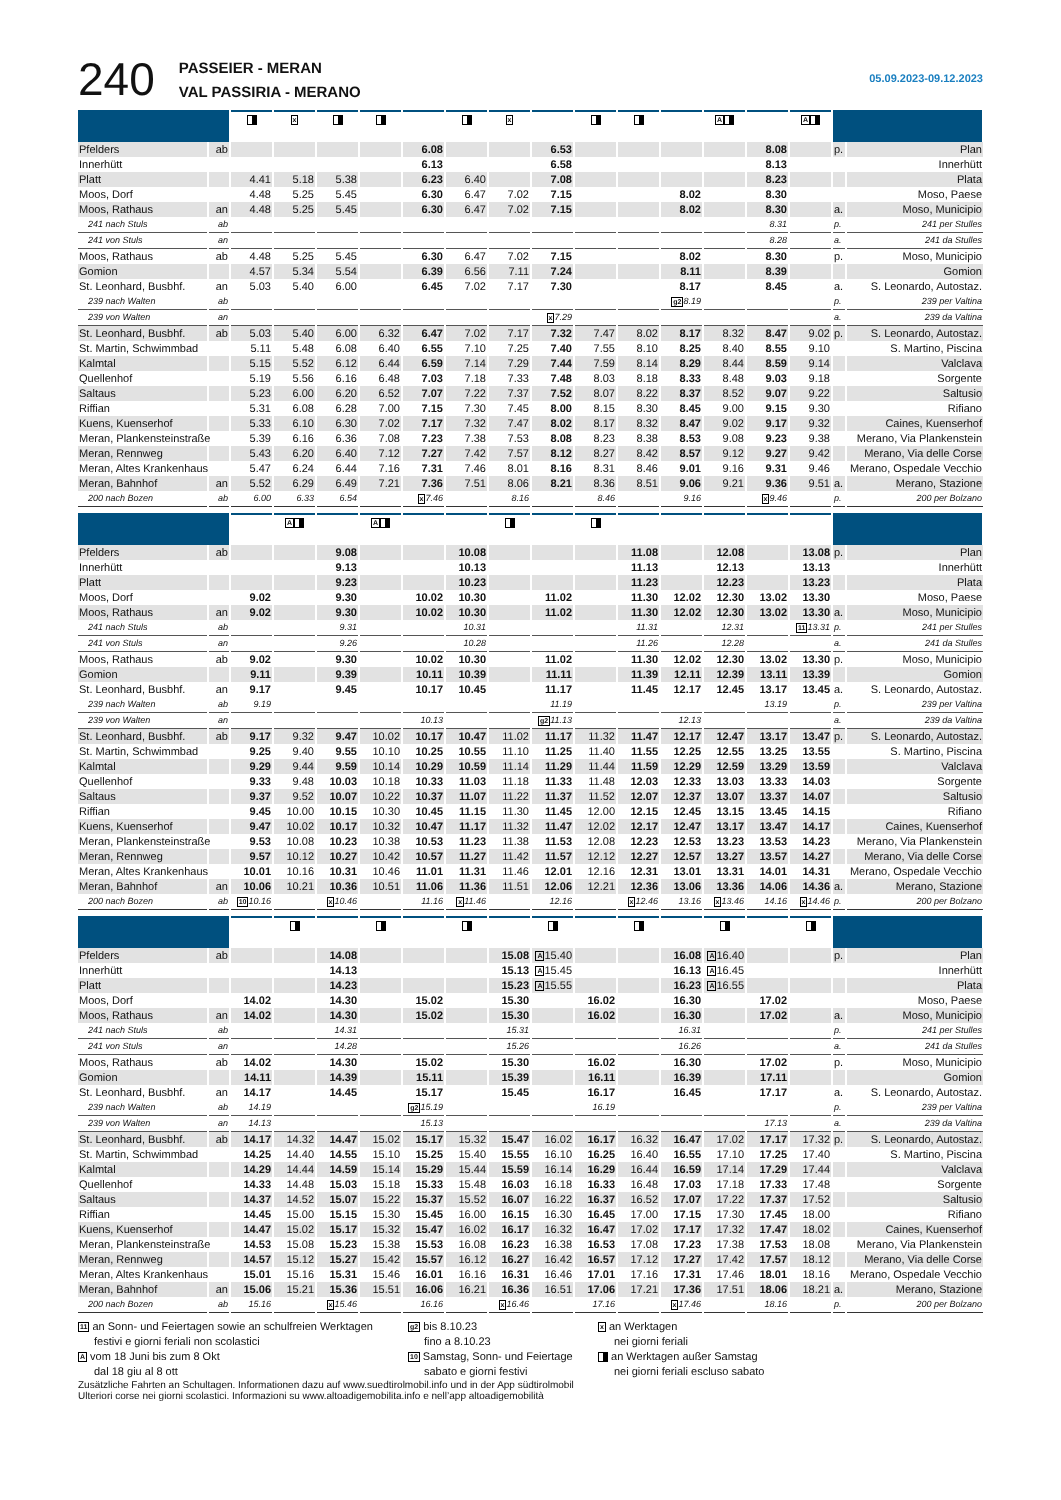240
PASSEIER - MERAN
VAL PASSIRIA - MERANO
05.09.2023-09.12.2023
| | | | x | | | | | x | | | | | A | | A | | |
| Pfelders | ab | | | | | 6.08 | | | 6.53 | | | | | 8.08 | | p. | Plan |
| Innerhütt | | | | | | 6.13 | | | 6.58 | | | | | 8.13 | | | Innerhütt |
| Platt | | 4.41 | 5.18 | 5.38 | | 6.23 | 6.40 | | 7.08 | | | | | 8.23 | | | Plata |
| Moos, Dorf | | 4.48 | 5.25 | 5.45 | | 6.30 | 6.47 | 7.02 | 7.15 | | | 8.02 | | 8.30 | | | Moso, Paese |
| Moos, Rathaus | an | 4.48 | 5.25 | 5.45 | | 6.30 | 6.47 | 7.02 | 7.15 | | | 8.02 | | 8.30 | | a. | Moso, Municipio |
| 241 nach Stuls | ab | | | | | | | | | | | | | 8.31 | | p. | 241 per Stulles |
| 241 von Stuls | an | | | | | | | | | | | | | 8.28 | | a. | 241 da Stulles |
| Moos, Rathaus | ab | 4.48 | 5.25 | 5.45 | | 6.30 | 6.47 | 7.02 | 7.15 | | | 8.02 | | 8.30 | | p. | Moso, Municipio |
| Gomion | | 4.57 | 5.34 | 5.54 | | 6.39 | 6.56 | 7.11 | 7.24 | | | 8.11 | | 8.39 | | | Gomion |
| St. Leonhard, Busbhf. | an | 5.03 | 5.40 | 6.00 | | 6.45 | 7.02 | 7.17 | 7.30 | | | 8.17 | | 8.45 | | a. | S. Leonardo, Autostaz. |
| 239 nach Walten | ab | | | | | | | | | | | g2 8.19 | | | | p. | 239 per Valtina |
| 239 von Walten | an | | | | | | | | x 7.29 | | | | | | | a. | 239 da Valtina |
| St. Leonhard, Busbhf. | ab | 5.03 | 5.40 | 6.00 | 6.32 | 6.47 | 7.02 | 7.17 | 7.32 | 7.47 | 8.02 | 8.17 | 8.32 | 8.47 | 9.02 | p. | S. Leonardo, Autostaz. |
| St. Martin, Schwimmbad | | 5.11 | 5.48 | 6.08 | 6.40 | 6.55 | 7.10 | 7.25 | 7.40 | 7.55 | 8.10 | 8.25 | 8.40 | 8.55 | 9.10 | | S. Martino, Piscina |
| Kalmtal | | 5.15 | 5.52 | 6.12 | 6.44 | 6.59 | 7.14 | 7.29 | 7.44 | 7.59 | 8.14 | 8.29 | 8.44 | 8.59 | 9.14 | | Valclava |
| Quellenhof | | 5.19 | 5.56 | 6.16 | 6.48 | 7.03 | 7.18 | 7.33 | 7.48 | 8.03 | 8.18 | 8.33 | 8.48 | 9.03 | 9.18 | | Sorgente |
| Saltaus | | 5.23 | 6.00 | 6.20 | 6.52 | 7.07 | 7.22 | 7.37 | 7.52 | 8.07 | 8.22 | 8.37 | 8.52 | 9.07 | 9.22 | | Saltusio |
| Riffian | | 5.31 | 6.08 | 6.28 | 7.00 | 7.15 | 7.30 | 7.45 | 8.00 | 8.15 | 8.30 | 8.45 | 9.00 | 9.15 | 9.30 | | Rifiano |
| Kuens, Kuenserhof | | 5.33 | 6.10 | 6.30 | 7.02 | 7.17 | 7.32 | 7.47 | 8.02 | 8.17 | 8.32 | 8.47 | 9.02 | 9.17 | 9.32 | | Caines, Kuenserhof |
| Meran, Plankensteinstraße | | 5.39 | 6.16 | 6.36 | 7.08 | 7.23 | 7.38 | 7.53 | 8.08 | 8.23 | 8.38 | 8.53 | 9.08 | 9.23 | 9.38 | | Merano, Via Plankenstein |
| Meran, Rennweg | | 5.43 | 6.20 | 6.40 | 7.12 | 7.27 | 7.42 | 7.57 | 8.12 | 8.27 | 8.42 | 8.57 | 9.12 | 9.27 | 9.42 | | Merano, Via delle Corse |
| Meran, Altes Krankenhaus | | 5.47 | 6.24 | 6.44 | 7.16 | 7.31 | 7.46 | 8.01 | 8.16 | 8.31 | 8.46 | 9.01 | 9.16 | 9.31 | 9.46 | | Merano, Ospedale Vecchio |
| Meran, Bahnhof | an | 5.52 | 6.29 | 6.49 | 7.21 | 7.36 | 7.51 | 8.06 | 8.21 | 8.36 | 8.51 | 9.06 | 9.21 | 9.36 | 9.51 | a. | Merano, Stazione |
| 200 nach Bozen | ab | 6.00 | 6.33 | 6.54 | | x 7.46 | | 8.16 | | 8.46 | | 9.16 | | x 9.46 | | p. | 200 per Bolzano |
| | | | A | | A | | | | | | | | | | | | |
| Pfelders | ab | | | 9.08 | | | 10.08 | | | | 11.08 | | 12.08 | | 13.08 | p. | Plan |
| Innerhütt | | | | 9.13 | | | 10.13 | | | | 11.13 | | 12.13 | | 13.13 | | Innerhütt |
| Platt | | | | 9.23 | | | 10.23 | | | | 11.23 | | 12.23 | | 13.23 | | Plata |
| Moos, Dorf | | 9.02 | | 9.30 | | 10.02 | 10.30 | | 11.02 | | 11.30 | 12.02 | 12.30 | 13.02 | 13.30 | | Moso, Paese |
| Moos, Rathaus | an | 9.02 | | 9.30 | | 10.02 | 10.30 | | 11.02 | | 11.30 | 12.02 | 12.30 | 13.02 | 13.30 | a. | Moso, Municipio |
| 241 nach Stuls | ab | | | 9.31 | | | 10.31 | | | | 11.31 | | 12.31 | | 11 13.31 | p. | 241 per Stulles |
| 241 von Stuls | an | | | 9.26 | | | 10.28 | | | | 11.26 | | 12.28 | | | a. | 241 da Stulles |
| Moos, Rathaus | ab | 9.02 | | 9.30 | | 10.02 | 10.30 | | 11.02 | | 11.30 | 12.02 | 12.30 | 13.02 | 13.30 | p. | Moso, Municipio |
| Gomion | | 9.11 | | 9.39 | | 10.11 | 10.39 | | 11.11 | | 11.39 | 12.11 | 12.39 | 13.11 | 13.39 | | Gomion |
| St. Leonhard, Busbhf. | an | 9.17 | | 9.45 | | 10.17 | 10.45 | | 11.17 | | 11.45 | 12.17 | 12.45 | 13.17 | 13.45 | a. | S. Leonardo, Autostaz. |
| 239 nach Walten | ab | 9.19 | | | | | | | 11.19 | | | | | 13.19 | | p. | 239 per Valtina |
| 239 von Walten | an | | | | | 10.13 | | | g2 11.13 | | | 12.13 | | | | a. | 239 da Valtina |
| St. Leonhard, Busbhf. | ab | 9.17 | 9.32 | 9.47 | 10.02 | 10.17 | 10.47 | 11.02 | 11.17 | 11.32 | 11.47 | 12.17 | 12.47 | 13.17 | 13.47 | p. | S. Leonardo, Autostaz. |
| St. Martin, Schwimmbad | | 9.25 | 9.40 | 9.55 | 10.10 | 10.25 | 10.55 | 11.10 | 11.25 | 11.40 | 11.55 | 12.25 | 12.55 | 13.25 | 13.55 | | S. Martino, Piscina |
| Kalmtal | | 9.29 | 9.44 | 9.59 | 10.14 | 10.29 | 10.59 | 11.14 | 11.29 | 11.44 | 11.59 | 12.29 | 12.59 | 13.29 | 13.59 | | Valclava |
| Quellenhof | | 9.33 | 9.48 | 10.03 | 10.18 | 10.33 | 11.03 | 11.18 | 11.33 | 11.48 | 12.03 | 12.33 | 13.03 | 13.33 | 14.03 | | Sorgente |
| Saltaus | | 9.37 | 9.52 | 10.07 | 10.22 | 10.37 | 11.07 | 11.22 | 11.37 | 11.52 | 12.07 | 12.37 | 13.07 | 13.37 | 14.07 | | Saltusio |
| Riffian | | 9.45 | 10.00 | 10.15 | 10.30 | 10.45 | 11.15 | 11.30 | 11.45 | 12.00 | 12.15 | 12.45 | 13.15 | 13.45 | 14.15 | | Rifiano |
| Kuens, Kuenserhof | | 9.47 | 10.02 | 10.17 | 10.32 | 10.47 | 11.17 | 11.32 | 11.47 | 12.02 | 12.17 | 12.47 | 13.17 | 13.47 | 14.17 | | Caines, Kuenserhof |
| Meran, Plankensteinstraße | | 9.53 | 10.08 | 10.23 | 10.38 | 10.53 | 11.23 | 11.38 | 11.53 | 12.08 | 12.23 | 12.53 | 13.23 | 13.53 | 14.23 | | Merano, Via Plankenstein |
| Meran, Rennweg | | 9.57 | 10.12 | 10.27 | 10.42 | 10.57 | 11.27 | 11.42 | 11.57 | 12.12 | 12.27 | 12.57 | 13.27 | 13.57 | 14.27 | | Merano, Via delle Corse |
| Meran, Altes Krankenhaus | | 10.01 | 10.16 | 10.31 | 10.46 | 11.01 | 11.31 | 11.46 | 12.01 | 12.16 | 12.31 | 13.01 | 13.31 | 14.01 | 14.31 | | Merano, Ospedale Vecchio |
| Meran, Bahnhof | an | 10.06 | 10.21 | 10.36 | 10.51 | 11.06 | 11.36 | 11.51 | 12.06 | 12.21 | 12.36 | 13.06 | 13.36 | 14.06 | 14.36 | a. | Merano, Stazione |
| 200 nach Bozen | ab | 10 10.16 | | x 10.46 | | 11.16 | x 11.46 | | 12.16 | | x 12.46 | 13.16 | x 13.46 | 14.16 | x 14.46 | p. | 200 per Bolzano |
| Pfelders | ab | | | 14.08 | | | | 15.08 | A 15.40 | | | 16.08 | A 16.40 | | | p. | Plan |
| Innerhütt | | | | 14.13 | | | | 15.13 | A 15.45 | | | 16.13 | A 16.45 | | | | Innerhütt |
| Platt | | | | 14.23 | | | | 15.23 | A 15.55 | | | 16.23 | A 16.55 | | | | Plata |
| Moos, Dorf | | 14.02 | | 14.30 | | 15.02 | | 15.30 | | 16.02 | | 16.30 | | 17.02 | | | Moso, Paese |
| Moos, Rathaus | an | 14.02 | | 14.30 | | 15.02 | | 15.30 | | 16.02 | | 16.30 | | 17.02 | | a. | Moso, Municipio |
| 241 nach Stuls | ab | | | 14.31 | | | | 15.31 | | | | 16.31 | | | | p. | 241 per Stulles |
| 241 von Stuls | an | | | 14.28 | | | | 15.26 | | | | 16.26 | | | | a. | 241 da Stulles |
| Moos, Rathaus | ab | 14.02 | | 14.30 | | 15.02 | | 15.30 | | 16.02 | | 16.30 | | 17.02 | | p. | Moso, Municipio |
| Gomion | | 14.11 | | 14.39 | | 15.11 | | 15.39 | | 16.11 | | 16.39 | | 17.11 | | | Gomion |
| St. Leonhard, Busbhf. | an | 14.17 | | 14.45 | | 15.17 | | 15.45 | | 16.17 | | 16.45 | | 17.17 | | a. | S. Leonardo, Autostaz. |
| 239 nach Walten | ab | 14.19 | | | | g2 15.19 | | | | 16.19 | | | | | | p. | 239 per Valtina |
| 239 von Walten | an | 14.13 | | | | 15.13 | | | | | | | | 17.13 | | a. | 239 da Valtina |
| St. Leonhard, Busbhf. | ab | 14.17 | 14.32 | 14.47 | 15.02 | 15.17 | 15.32 | 15.47 | 16.02 | 16.17 | 16.32 | 16.47 | 17.02 | 17.17 | 17.32 | p. | S. Leonardo, Autostaz. |
| St. Martin, Schwimmbad | | 14.25 | 14.40 | 14.55 | 15.10 | 15.25 | 15.40 | 15.55 | 16.10 | 16.25 | 16.40 | 16.55 | 17.10 | 17.25 | 17.40 | | S. Martino, Piscina |
| Kalmtal | | 14.29 | 14.44 | 14.59 | 15.14 | 15.29 | 15.44 | 15.59 | 16.14 | 16.29 | 16.44 | 16.59 | 17.14 | 17.29 | 17.44 | | Valclava |
| Quellenhof | | 14.33 | 14.48 | 15.03 | 15.18 | 15.33 | 15.48 | 16.03 | 16.18 | 16.33 | 16.48 | 17.03 | 17.18 | 17.33 | 17.48 | | Sorgente |
| Saltaus | | 14.37 | 14.52 | 15.07 | 15.22 | 15.37 | 15.52 | 16.07 | 16.22 | 16.37 | 16.52 | 17.07 | 17.22 | 17.37 | 17.52 | | Saltusio |
| Riffian | | 14.45 | 15.00 | 15.15 | 15.30 | 15.45 | 16.00 | 16.15 | 16.30 | 16.45 | 17.00 | 17.15 | 17.30 | 17.45 | 18.00 | | Rifiano |
| Kuens, Kuenserhof | | 14.47 | 15.02 | 15.17 | 15.32 | 15.47 | 16.02 | 16.17 | 16.32 | 16.47 | 17.02 | 17.17 | 17.32 | 17.47 | 18.02 | | Caines, Kuenserhof |
| Meran, Plankensteinstraße | | 14.53 | 15.08 | 15.23 | 15.38 | 15.53 | 16.08 | 16.23 | 16.38 | 16.53 | 17.08 | 17.23 | 17.38 | 17.53 | 18.08 | | Merano, Via Plankenstein |
| Meran, Rennweg | | 14.57 | 15.12 | 15.27 | 15.42 | 15.57 | 16.12 | 16.27 | 16.42 | 16.57 | 17.12 | 17.27 | 17.42 | 17.57 | 18.12 | | Merano, Via delle Corse |
| Meran, Altes Krankenhaus | | 15.01 | 15.16 | 15.31 | 15.46 | 16.01 | 16.16 | 16.31 | 16.46 | 17.01 | 17.16 | 17.31 | 17.46 | 18.01 | 18.16 | | Merano, Ospedale Vecchio |
| Meran, Bahnhof | an | 15.06 | 15.21 | 15.36 | 15.51 | 16.06 | 16.21 | 16.36 | 16.51 | 17.06 | 17.21 | 17.36 | 17.51 | 18.06 | 18.21 | a. | Merano, Stazione |
| 200 nach Bozen | ab | 15.16 | | x 15.46 | | 16.16 | | x 16.46 | | 17.16 | | x 17.46 | | 18.16 | | p. | 200 per Bolzano |
11 an Sonn- und Feiertagen sowie an schulfreien Werktagen
festivi e giorni feriali non scolastici
g2 bis 8.10.23
fino a 8.10.23
x an Werktagen
nei giorni feriali
A vom 18 Juni bis zum 8 Okt
dal 18 giu al 8 ott
10 Samstag, Sonn- und Feiertage
sabato e giorni festivi
an Werktagen außer Samstag
nei giorni feriali escluso sabato
Zusätzliche Fahrten an Schultagen. Informationen dazu auf www.suedtirolmobil.info und in der App südtirolmobil
Ulteriori corse nei giorni scolastici. Informazioni su www.altoadigemobilita.info e nell’app altoadigemobilità